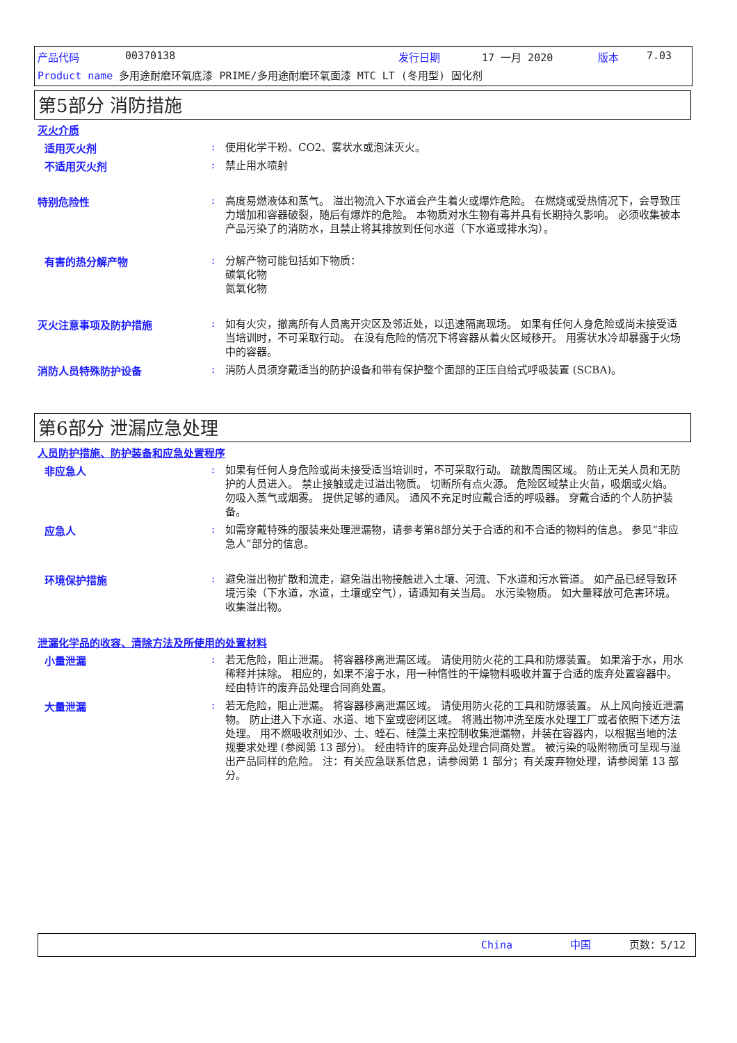产品代码 00370138 发行日期 17 一月 2020 版本 7.03
Product name 多用途耐磨环氧底漆 PRIME/多用途耐磨环氧面漆 MTC LT (冬用型) 固化剂
第5部分 消防措施
灭火介质
适用灭火剂 :
使用化学干粉、CO2、雾状水或泡沫灭火。
不适用灭火剂 :
禁止用水喷射
特别危险性 :
高度易燃液体和蒸气。 溢出物流入下水道会产生着火或爆炸危险。 在燃烧或受热情况下，会导致压力增加和容器破裂，随后有爆炸的危险。 本物质对水生物有毒并具有长期持久影响。 必须收集被本产品污染了的消防水，且禁止将其排放到任何水道（下水道或排水沟）。
有害的热分解产物 :
分解产物可能包括如下物质：
碳氧化物
氮氧化物
灭火注意事项及防护措施 :
如有火灾，撤离所有人员离开灾区及邻近处，以迅速隔离现场。 如果有任何人身危险或尚未接受适当培训时，不可采取行动。 在没有危险的情况下将容器从着火区域移开。 用雾状水冷却暴露于火场中的容器。
消防人员特殊防护设备 :
消防人员须穿戴适当的防护设备和带有保护整个面部的正压自给式呼吸装置 (SCBA)。
第6部分 泄漏应急处理
人员防护措施、防护装备和应急处置程序
非应急人 :
如果有任何人身危险或尚未接受适当培训时，不可采取行动。 疏散周围区域。 防止无关人员和无防护的人员进入。 禁止接触或走过溢出物质。 切断所有点火源。 危险区域禁止火苗，吸烟或火焰。 勿吸入蒸气或烟雾。 提供足够的通风。 通风不充足时应戴合适的呼吸器。 穿戴合适的个人防护装备。
应急人 :
如需穿戴特殊的服装来处理泄漏物，请参考第8部分关于合适的和不合适的物料的信息。 参见“非应急人”部分的信息。
环境保护措施 :
避免溢出物扩散和流走，避免溢出物接触进入土壤、河流、下水道和污水管道。 如产品已经导致环境污染（下水道，水道，土壤或空气），请通知有关当局。 水污染物质。 如大量释放可危害环境。 收集溢出物。
泄漏化学品的收容、清除方法及所使用的处置材料
小量泄漏 :
若无危险，阻止泄漏。 将容器移离泄漏区域。 请使用防火花的工具和防爆装置。 如果溶于水，用水稀释并抹除。 相应的，如果不溶于水，用一种惰性的干燥物料吸收并置于合适的废弃处置容器中。 经由特许的废弃品处理合同商处置。
大量泄漏 :
若无危险，阻止泄漏。 将容器移离泄漏区域。 请使用防火花的工具和防爆装置。 从上风向接近泄漏物。 防止进入下水道、水道、地下室或密闭区域。 将溅出物冲洗至废水处理工厂或者依照下述方法处理。 用不燃吸收剂如沙、土、蛭石、硅藻土来控制收集泄漏物，并装在容器内，以根据当地的法规要求处理 (参阅第 13 部分)。 经由特许的废弃品处理合同商处置。 被污染的吸附物质可呈现与溢出产品同样的危险。 注：有关应急联系信息，请参阅第 1 部分；有关废弃物处理，请参阅第 13 部分。
China 中国 页数：5/12